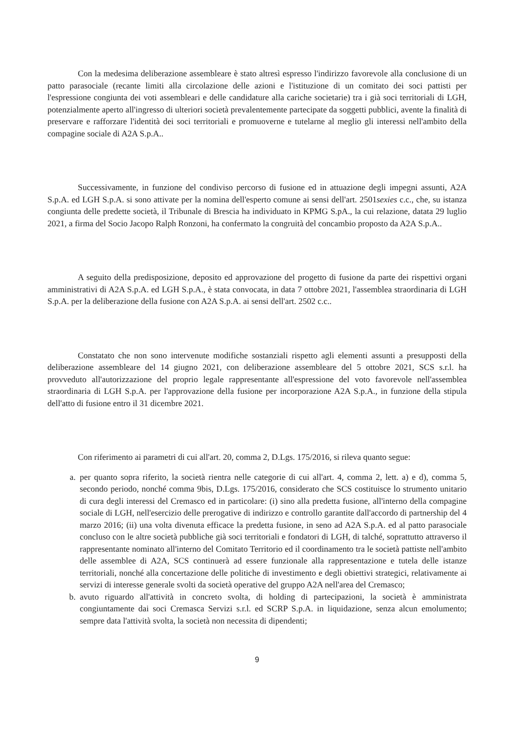Con la medesima deliberazione assembleare è stato altresì espresso l'indirizzo favorevole alla conclusione di un patto parasociale (recante limiti alla circolazione delle azioni e l'istituzione di un comitato dei soci pattisti per l'espressione congiunta dei voti assembleari e delle candidature alla cariche societarie) tra i già soci territoriali di LGH, potenzialmente aperto all'ingresso di ulteriori società prevalentemente partecipate da soggetti pubblici, avente la finalità di preservare e rafforzare l'identità dei soci territoriali e promuoverne e tutelarne al meglio gli interessi nell'ambito della compagine sociale di A2A S.p.A..
Successivamente, in funzione del condiviso percorso di fusione ed in attuazione degli impegni assunti, A2A S.p.A. ed LGH S.p.A. si sono attivate per la nomina dell'esperto comune ai sensi dell'art. 2501sexies c.c., che, su istanza congiunta delle predette società, il Tribunale di Brescia ha individuato in KPMG S.pA., la cui relazione, datata 29 luglio 2021, a firma del Socio Jacopo Ralph Ronzoni, ha confermato la congruità del concambio proposto da A2A S.p.A..
A seguito della predisposizione, deposito ed approvazione del progetto di fusione da parte dei rispettivi organi amministrativi di A2A S.p.A. ed LGH S.p.A., è stata convocata, in data 7 ottobre 2021, l'assemblea straordinaria di LGH S.p.A. per la deliberazione della fusione con A2A S.p.A. ai sensi dell'art. 2502 c.c..
Constatato che non sono intervenute modifiche sostanziali rispetto agli elementi assunti a presupposti della deliberazione assembleare del 14 giugno 2021, con deliberazione assembleare del 5 ottobre 2021, SCS s.r.l. ha provveduto all'autorizzazione del proprio legale rappresentante all'espressione del voto favorevole nell'assemblea straordinaria di LGH S.p.A. per l'approvazione della fusione per incorporazione A2A S.p.A., in funzione della stipula dell'atto di fusione entro il 31 dicembre 2021.
Con riferimento ai parametri di cui all'art. 20, comma 2, D.Lgs. 175/2016, si rileva quanto segue:
a. per quanto sopra riferito, la società rientra nelle categorie di cui all'art. 4, comma 2, lett. a) e d), comma 5, secondo periodo, nonché comma 9bis, D.Lgs. 175/2016, considerato che SCS costituisce lo strumento unitario di cura degli interessi del Cremasco ed in particolare: (i) sino alla predetta fusione, all'interno della compagine sociale di LGH, nell'esercizio delle prerogative di indirizzo e controllo garantite dall'accordo di partnership del 4 marzo 2016; (ii) una volta divenuta efficace la predetta fusione, in seno ad A2A S.p.A. ed al patto parasociale concluso con le altre società pubbliche già soci territoriali e fondatori di LGH, di talché, soprattutto attraverso il rappresentante nominato all'interno del Comitato Territorio ed il coordinamento tra le società pattiste nell'ambito delle assemblee di A2A, SCS continuerà ad essere funzionale alla rappresentazione e tutela delle istanze territoriali, nonché alla concertazione delle politiche di investimento e degli obiettivi strategici, relativamente ai servizi di interesse generale svolti da società operative del gruppo A2A nell'area del Cremasco;
b. avuto riguardo all'attività in concreto svolta, di holding di partecipazioni, la società è amministrata congiuntamente dai soci Cremasca Servizi s.r.l. ed SCRP S.p.A. in liquidazione, senza alcun emolumento; sempre data l'attività svolta, la società non necessita di dipendenti;
9